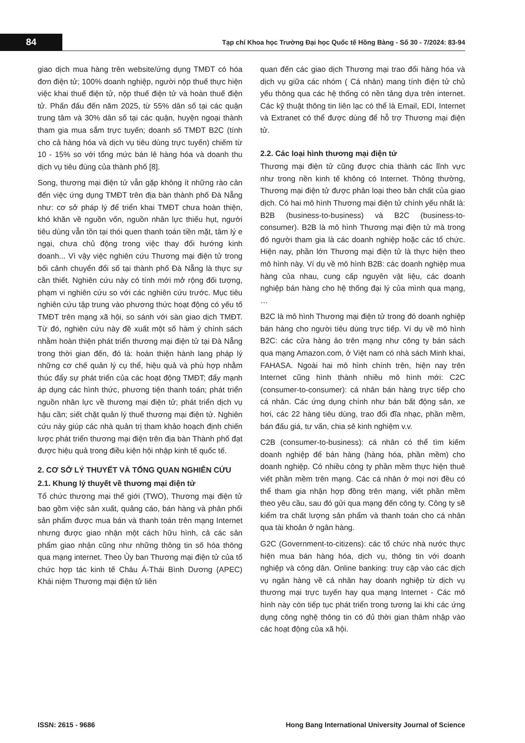84
Tạp chí Khoa học Trường Đại học Quốc tế Hồng Bàng - Số 30 - 7/2024: 83-94
giao dịch mua hàng trên website/ứng dụng TMĐT có hóa đơn điện tử; 100% doanh nghiệp, người nộp thuế thực hiện việc khai thuế điện tử, nộp thuế điện tử và hoàn thuế điện tử. Phấn đấu đến năm 2025, từ 55% dân số tại các quận trung tâm và 30% dân số tại các quận, huyện ngoại thành tham gia mua sắm trực tuyến; doanh số TMĐT B2C (tính cho cả hàng hóa và dịch vụ tiêu dùng trực tuyến) chiếm từ 10 - 15% so với tổng mức bán lẻ hàng hóa và doanh thu dịch vụ tiêu đùng của thành phố [8].
Song, thương mại điện tử vẫn gặp không ít những rào cản đến việc ứng dụng TMĐT trên địa bàn thành phố Đà Nẵng như: cơ sở pháp lý để triển khai TMĐT chưa hoàn thiện, khó khăn về nguồn vốn, nguồn nhân lực thiếu hụt, người tiêu dùng vẫn tồn tại thói quen thanh toán tiền mặt, tâm lý e ngại, chưa chủ động trong việc thay đổi hướng kinh doanh... Vì vậy việc nghiên cứu Thương mại điện tử trong bối cảnh chuyển đổi số tại thành phố Đà Nẵng là thực sự cần thiết. Nghiên cứu này có tính mới mở rộng đối tượng, phạm vi nghiên cứu so với các nghiên cứu trước. Mục tiêu nghiên cứu tập trung vào phương thức hoạt động có yếu tố TMĐT trên mạng xã hội, so sánh với sàn giao dịch TMĐT. Từ đó, nghiên cứu này đề xuất một số hàm ý chính sách nhằm hoàn thiện phát triển thương mại điện tử tại Đà Nẵng trong thời gian đến, đó là: hoàn thiện hành lang pháp lý những cơ chế quản lý cụ thể, hiệu quả và phù hợp nhằm thúc đẩy sự phát triển của các hoạt động TMĐT; đẩy mạnh áp dụng các hình thức, phương tiện thanh toán; phát triển nguồn nhân lực về thương mại điện tử; phát triển dịch vụ hậu cần; siết chặt quản lý thuế thương mại điện tử. Nghiên cứu này giúp các nhà quản trị tham khảo hoạch định chiến lược phát triển thương mại điện trên địa bàn Thành phố đạt được hiệu quả trong điều kiện hội nhập kinh tế quốc tế.
2. CƠ SỞ LÝ THUYẾT VÀ TỔNG QUAN NGHIÊN CỨU
2.1. Khung lý thuyết về thương mại điện tử
Tổ chức thương mại thế giới (TWO), Thương mại điện tử bao gồm việc sản xuất, quảng cáo, bán hàng và phân phối sản phẩm được mua bán và thanh toán trên mạng Internet nhưng được giao nhận một cách hữu hình, cả các sản phẩm giao nhận cũng như những thông tin số hóa thông qua mạng internet. Theo Ủy ban Thương mại điện tử của tổ chức hợp tác kinh tế Châu Á-Thái Bình Dương (APEC) Khái niệm Thương mại điện tử liên
quan đến các giao dịch Thương mại trao đổi hàng hóa và dịch vụ giữa các nhóm ( Cá nhân) mang tính điện tử chủ yếu thông qua các hệ thống có nền tảng dựa trên internet. Các kỹ thuật thông tin liên lạc có thể là Email, EDI, Internet và Extranet có thể được dùng để hỗ trợ Thương mại điện tử.
2.2. Các loại hình thương mại điện tử
Thương mại điện tử cũng được chia thành các lĩnh vực như trong nền kinh tế không có Internet. Thông thường, Thương mại điện tử được phân loại theo bản chất của giao dịch. Có hai mô hình Thương mại điện tử chính yếu nhất là: B2B (business-to-business) và B2C (business-to-consumer). B2B là mô hình Thương mại điện tử mà trong đó người tham gia là các doanh nghiệp hoặc các tổ chức. Hiện nay, phần lớn Thương mại điện tử là thực hiện theo mô hình này. Ví dụ về mô hình B2B: các doanh nghiệp mua hàng của nhau, cung cấp nguyên vật liệu, các doanh nghiệp bán hàng cho hệ thống đại lý của mình qua mạng, …
B2C là mô hình Thương mại điện tử trong đó doanh nghiệp bán hàng cho người tiêu dùng trực tiếp. Ví dụ về mô hình B2C: các cửa hàng ảo trên mạng như công ty bán sách qua mạng Amazon.com, ở Việt nam có nhà sách Minh khai, FAHASA. Ngoài hai mô hình chính trên, hiện nay trên Internet cũng hình thành nhiều mô hình mới: C2C (consumer-to-consumer): cá nhân bán hàng trực tiếp cho cá nhân. Các ứng dụng chính như bán bất động sản, xe hơi, các 22 hàng tiêu dùng, trao đổi đĩa nhạc, phần mềm, bán đấu giá, tư vấn, chia sẻ kinh nghiệm v.v.
C2B (consumer-to-business): cá nhân có thể tìm kiếm doanh nghiệp để bán hàng (hàng hóa, phần mềm) cho doanh nghiệp. Có nhiều công ty phần mềm thực hiện thuê viết phần mềm trên mạng. Các cá nhân ở mọi nơi đều có thể tham gia nhận hợp đồng trên mạng, viết phần mềm theo yêu cầu, sau đó gửi qua mạng đến công ty. Công ty sẽ kiểm tra chất lượng sản phẩm và thanh toán cho cá nhân qua tài khoản ở ngân hàng.
G2C (Government-to-citizens): các tổ chức nhà nước thực hiện mua bán hàng hóa, dịch vụ, thông tin với doanh nghiệp và công dân. Online banking: truy cập vào các dịch vụ ngân hàng về cá nhân hay doanh nghiệp từ dịch vụ thương mại trực tuyến hay qua mạng Internet - Các mô hình này còn tiếp tục phát triển trong tương lai khi các ứng dụng công nghệ thông tin có đủ thời gian thâm nhập vào các hoạt động của xã hội.
ISSN: 2615 - 9686 Hong Bang International University Journal of Science